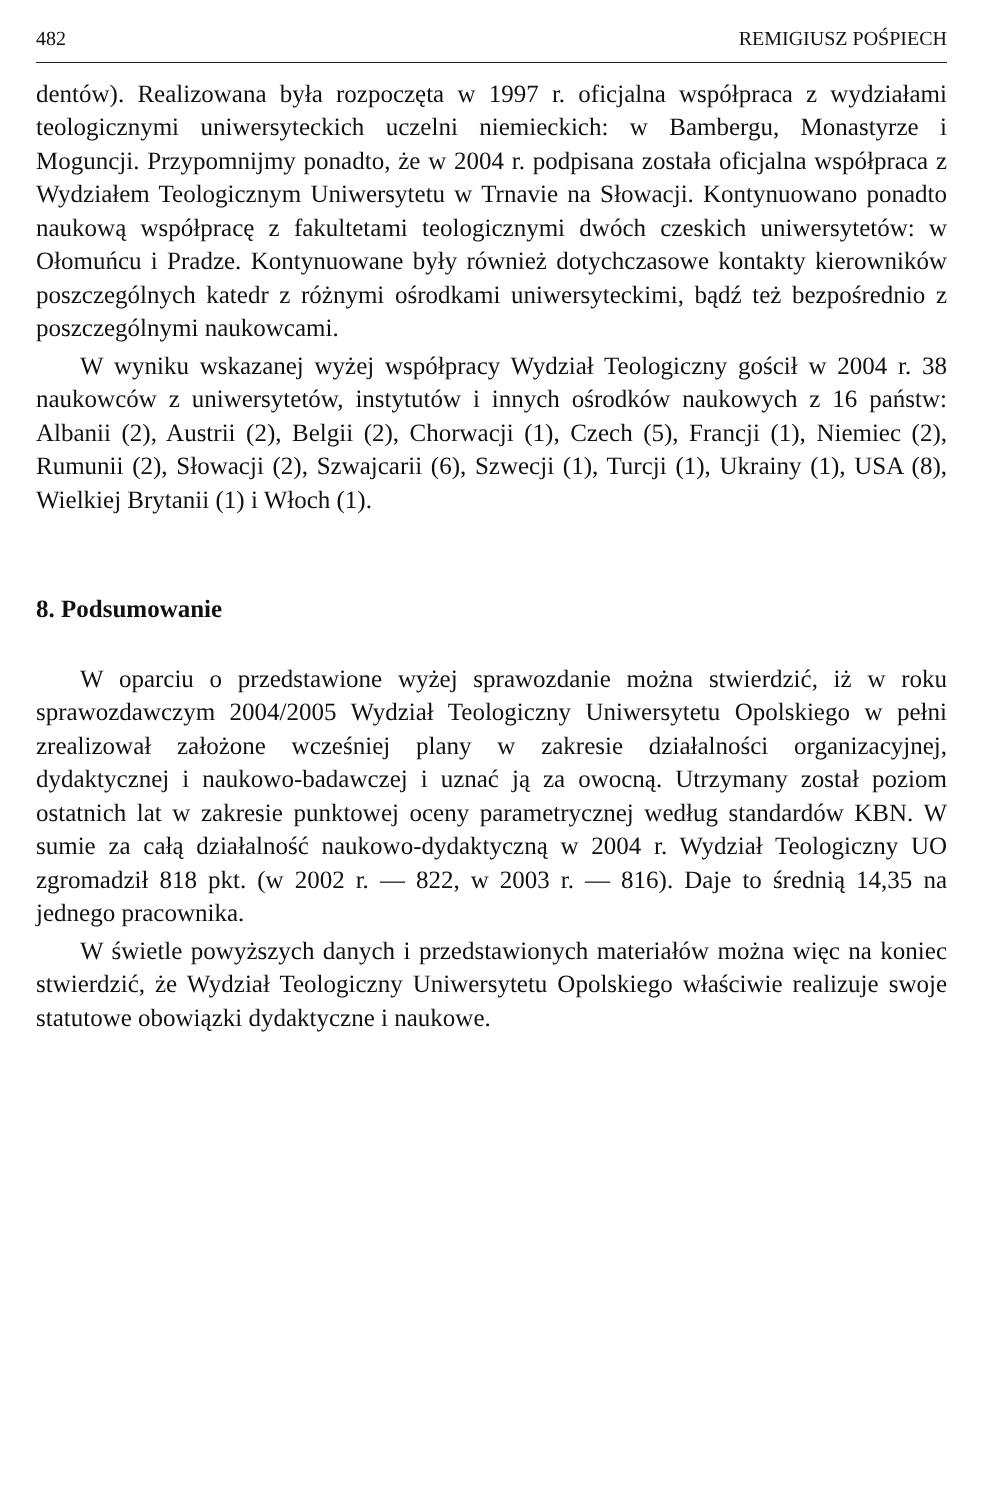482 REMIGIUSZ POŚPIECH
dentów). Realizowana była rozpoczęta w 1997 r. oficjalna współpraca z wydziałami teologicznymi uniwersyteckich uczelni niemieckich: w Bambergu, Monastyrze i Moguncji. Przypomnijmy ponadto, że w 2004 r. podpisana została oficjalna współpraca z Wydziałem Teologicznym Uniwersytetu w Trnavie na Słowacji. Kontynuowano ponadto naukową współpracę z fakultetami teologicznymi dwóch czeskich uniwersytetów: w Ołomuńcu i Pradze. Kontynuowane były również dotychczasowe kontakty kierowników poszczególnych katedr z różnymi ośrodkami uniwersyteckimi, bądź też bezpośrednio z poszczególnymi naukowcami.
W wyniku wskazanej wyżej współpracy Wydział Teologiczny gościł w 2004 r. 38 naukowców z uniwersytetów, instytutów i innych ośrodków naukowych z 16 państw: Albanii (2), Austrii (2), Belgii (2), Chorwacji (1), Czech (5), Francji (1), Niemiec (2), Rumunii (2), Słowacji (2), Szwajcarii (6), Szwecji (1), Turcji (1), Ukrainy (1), USA (8), Wielkiej Brytanii (1) i Włoch (1).
8. Podsumowanie
W oparciu o przedstawione wyżej sprawozdanie można stwierdzić, iż w roku sprawozdawczym 2004/2005 Wydział Teologiczny Uniwersytetu Opolskiego w pełni zrealizował założone wcześniej plany w zakresie działalności organizacyjnej, dydaktycznej i naukowo-badawczej i uznać ją za owocną. Utrzymany został poziom ostatnich lat w zakresie punktowej oceny parametrycznej według standardów KBN. W sumie za całą działalność naukowo-dydaktyczną w 2004 r. Wydział Teologiczny UO zgromadził 818 pkt. (w 2002 r. — 822, w 2003 r. — 816). Daje to średnią 14,35 na jednego pracownika.
W świetle powyższych danych i przedstawionych materiałów można więc na koniec stwierdzić, że Wydział Teologiczny Uniwersytetu Opolskiego właściwie realizuje swoje statutowe obowiązki dydaktyczne i naukowe.